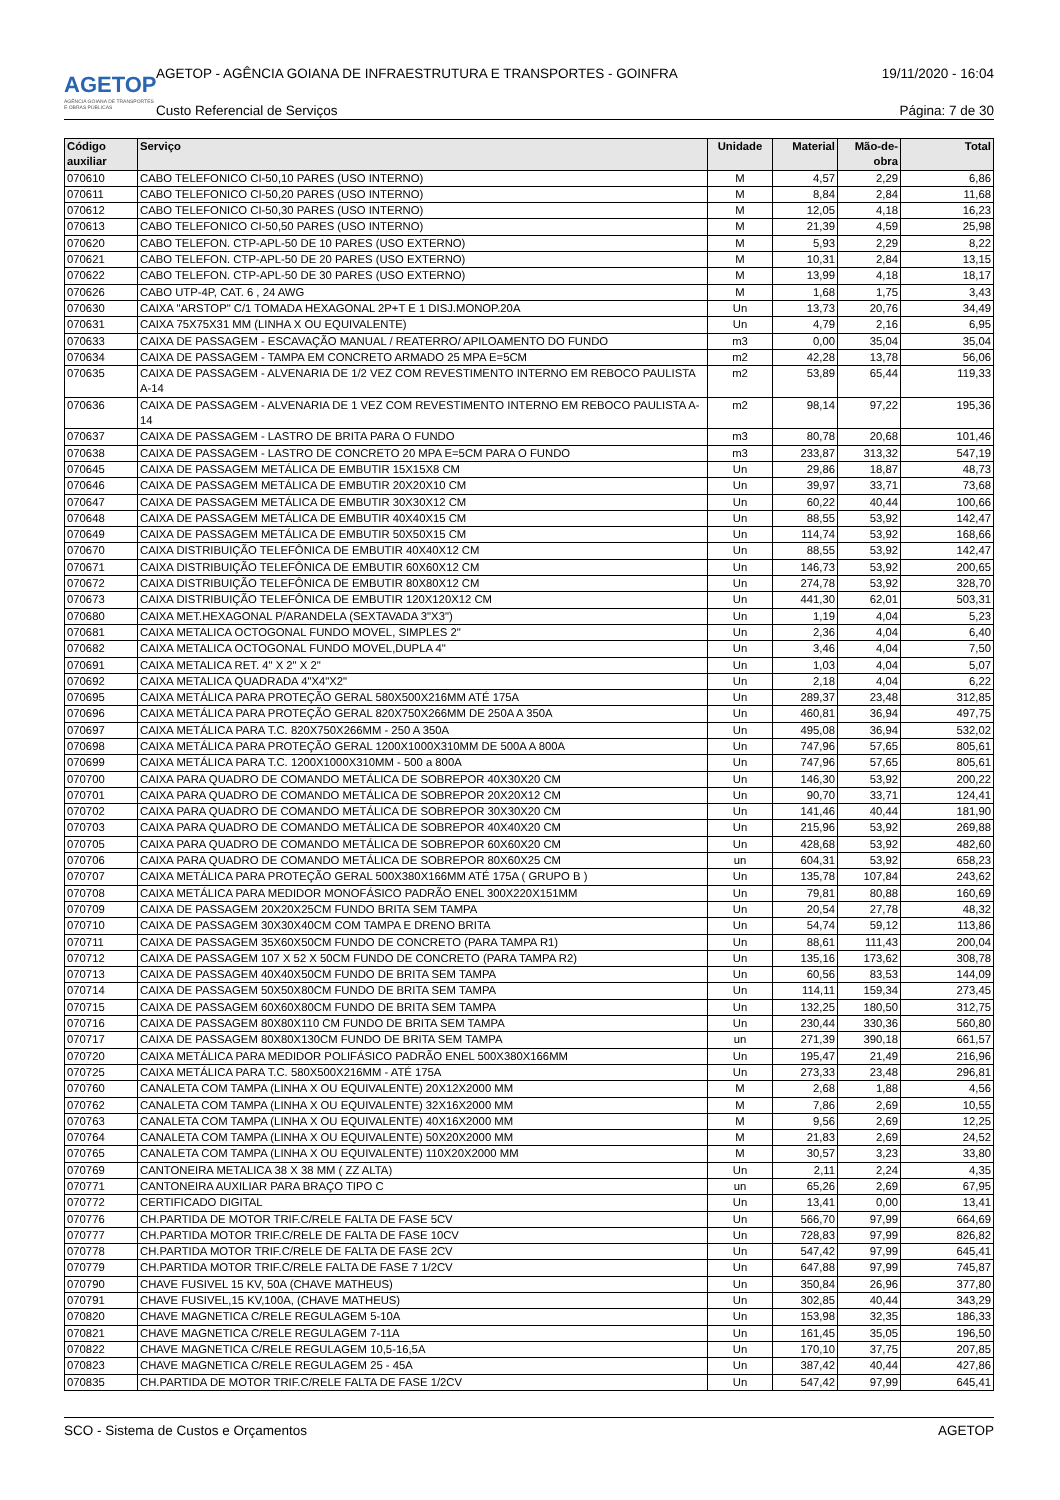AGETOP
AGÊNCIA GOIANA DE TRANSPORTES E OBRAS PÚBLICAS
AGETOP - AGÊNCIA GOIANA DE INFRAESTRUTURA E TRANSPORTES - GOINFRA 19/11/2020 - 16:04
Custo Referencial de Serviços Página: 7 de 30
| Código auxiliar | Serviço | Unidade | Material | Mão-de-obra | Total |
| --- | --- | --- | --- | --- | --- |
| 070610 | CABO TELEFONICO CI-50,10 PARES (USO INTERNO) | M | 4,57 | 2,29 | 6,86 |
| 070611 | CABO TELEFONICO CI-50,20 PARES (USO INTERNO) | M | 8,84 | 2,84 | 11,68 |
| 070612 | CABO TELEFONICO CI-50,30 PARES (USO INTERNO) | M | 12,05 | 4,18 | 16,23 |
| 070613 | CABO TELEFONICO CI-50,50 PARES (USO INTERNO) | M | 21,39 | 4,59 | 25,98 |
| 070620 | CABO TELEFON. CTP-APL-50 DE 10 PARES (USO EXTERNO) | M | 5,93 | 2,29 | 8,22 |
| 070621 | CABO TELEFON. CTP-APL-50 DE 20 PARES (USO EXTERNO) | M | 10,31 | 2,84 | 13,15 |
| 070622 | CABO TELEFON. CTP-APL-50 DE 30 PARES (USO EXTERNO) | M | 13,99 | 4,18 | 18,17 |
| 070626 | CABO UTP-4P, CAT. 6 , 24 AWG | M | 1,68 | 1,75 | 3,43 |
| 070630 | CAIXA "ARSTOP" C/1 TOMADA HEXAGONAL 2P+T E 1 DISJ.MONOP.20A | Un | 13,73 | 20,76 | 34,49 |
| 070631 | CAIXA 75X75X31 MM (LINHA X OU EQUIVALENTE) | Un | 4,79 | 2,16 | 6,95 |
| 070633 | CAIXA DE PASSAGEM - ESCAVAÇÃO MANUAL / REATERRO/ APILOAMENTO DO FUNDO | m3 | 0,00 | 35,04 | 35,04 |
| 070634 | CAIXA DE PASSAGEM - TAMPA EM CONCRETO ARMADO 25 MPA E=5CM | m2 | 42,28 | 13,78 | 56,06 |
| 070635 | CAIXA DE PASSAGEM - ALVENARIA DE 1/2 VEZ COM REVESTIMENTO INTERNO EM REBOCO PAULISTA A-14 | m2 | 53,89 | 65,44 | 119,33 |
| 070636 | CAIXA DE PASSAGEM - ALVENARIA DE 1 VEZ COM REVESTIMENTO INTERNO EM REBOCO PAULISTA A-14 | m2 | 98,14 | 97,22 | 195,36 |
| 070637 | CAIXA DE PASSAGEM - LASTRO DE BRITA PARA O FUNDO | m3 | 80,78 | 20,68 | 101,46 |
| 070638 | CAIXA DE PASSAGEM - LASTRO DE CONCRETO 20 MPA E=5CM PARA O FUNDO | m3 | 233,87 | 313,32 | 547,19 |
| 070645 | CAIXA DE PASSAGEM METÁLICA DE EMBUTIR 15X15X8 CM | Un | 29,86 | 18,87 | 48,73 |
| 070646 | CAIXA DE PASSAGEM METÁLICA DE EMBUTIR 20X20X10 CM | Un | 39,97 | 33,71 | 73,68 |
| 070647 | CAIXA DE PASSAGEM METÁLICA DE EMBUTIR 30X30X12 CM | Un | 60,22 | 40,44 | 100,66 |
| 070648 | CAIXA DE PASSAGEM METÁLICA DE EMBUTIR 40X40X15 CM | Un | 88,55 | 53,92 | 142,47 |
| 070649 | CAIXA DE PASSAGEM METÁLICA DE EMBUTIR 50X50X15 CM | Un | 114,74 | 53,92 | 168,66 |
| 070670 | CAIXA DISTRIBUIÇÃO TELEFÔNICA DE EMBUTIR 40X40X12 CM | Un | 88,55 | 53,92 | 142,47 |
| 070671 | CAIXA DISTRIBUIÇÃO TELEFÔNICA DE EMBUTIR 60X60X12 CM | Un | 146,73 | 53,92 | 200,65 |
| 070672 | CAIXA DISTRIBUIÇÃO TELEFÔNICA DE EMBUTIR 80X80X12 CM | Un | 274,78 | 53,92 | 328,70 |
| 070673 | CAIXA DISTRIBUIÇÃO TELEFÔNICA DE EMBUTIR 120X120X12 CM | Un | 441,30 | 62,01 | 503,31 |
| 070680 | CAIXA MET.HEXAGONAL P/ARANDELA (SEXTAVADA 3"X3") | Un | 1,19 | 4,04 | 5,23 |
| 070681 | CAIXA METALICA OCTOGONAL FUNDO MOVEL, SIMPLES 2" | Un | 2,36 | 4,04 | 6,40 |
| 070682 | CAIXA METALICA OCTOGONAL FUNDO MOVEL,DUPLA 4" | Un | 3,46 | 4,04 | 7,50 |
| 070691 | CAIXA METALICA RET. 4" X 2" X 2" | Un | 1,03 | 4,04 | 5,07 |
| 070692 | CAIXA METALICA QUADRADA 4"X4"X2" | Un | 2,18 | 4,04 | 6,22 |
| 070695 | CAIXA METÁLICA PARA PROTEÇÃO GERAL 580X500X216MM ATÉ 175A | Un | 289,37 | 23,48 | 312,85 |
| 070696 | CAIXA METÁLICA PARA PROTEÇÃO GERAL 820X750X266MM DE 250A A 350A | Un | 460,81 | 36,94 | 497,75 |
| 070697 | CAIXA METÁLICA PARA T.C. 820X750X266MM - 250 A 350A | Un | 495,08 | 36,94 | 532,02 |
| 070698 | CAIXA METÁLICA PARA PROTEÇÃO GERAL 1200X1000X310MM DE 500A A 800A | Un | 747,96 | 57,65 | 805,61 |
| 070699 | CAIXA METÁLICA PARA T.C. 1200X1000X310MM - 500 a 800A | Un | 747,96 | 57,65 | 805,61 |
| 070700 | CAIXA PARA QUADRO DE COMANDO METÁLICA DE SOBREPOR 40X30X20 CM | Un | 146,30 | 53,92 | 200,22 |
| 070701 | CAIXA PARA QUADRO DE COMANDO METÁLICA DE SOBREPOR 20X20X12 CM | Un | 90,70 | 33,71 | 124,41 |
| 070702 | CAIXA PARA QUADRO DE COMANDO METÁLICA DE SOBREPOR 30X30X20 CM | Un | 141,46 | 40,44 | 181,90 |
| 070703 | CAIXA PARA QUADRO DE COMANDO METÁLICA DE SOBREPOR 40X40X20 CM | Un | 215,96 | 53,92 | 269,88 |
| 070705 | CAIXA PARA QUADRO DE COMANDO METÁLICA DE SOBREPOR 60X60X20 CM | Un | 428,68 | 53,92 | 482,60 |
| 070706 | CAIXA PARA QUADRO DE COMANDO METÁLICA DE SOBREPOR 80X60X25 CM | un | 604,31 | 53,92 | 658,23 |
| 070707 | CAIXA METÁLICA PARA PROTEÇÃO GERAL 500X380X166MM ATÉ 175A ( GRUPO B ) | Un | 135,78 | 107,84 | 243,62 |
| 070708 | CAIXA METÁLICA PARA MEDIDOR MONOFÁSICO PADRÃO ENEL 300X220X151MM | Un | 79,81 | 80,88 | 160,69 |
| 070709 | CAIXA DE PASSAGEM 20X20X25CM FUNDO BRITA SEM TAMPA | Un | 20,54 | 27,78 | 48,32 |
| 070710 | CAIXA DE PASSAGEM 30X30X40CM COM TAMPA E DRENO BRITA | Un | 54,74 | 59,12 | 113,86 |
| 070711 | CAIXA DE PASSAGEM 35X60X50CM FUNDO DE CONCRETO (PARA TAMPA R1) | Un | 88,61 | 111,43 | 200,04 |
| 070712 | CAIXA DE PASSAGEM 107 X 52 X 50CM FUNDO DE CONCRETO (PARA TAMPA R2) | Un | 135,16 | 173,62 | 308,78 |
| 070713 | CAIXA DE PASSAGEM 40X40X50CM FUNDO DE BRITA SEM TAMPA | Un | 60,56 | 83,53 | 144,09 |
| 070714 | CAIXA DE PASSAGEM 50X50X80CM FUNDO DE BRITA SEM TAMPA | Un | 114,11 | 159,34 | 273,45 |
| 070715 | CAIXA DE PASSAGEM 60X60X80CM FUNDO DE BRITA SEM TAMPA | Un | 132,25 | 180,50 | 312,75 |
| 070716 | CAIXA DE PASSAGEM 80X80X110 CM FUNDO DE BRITA SEM TAMPA | Un | 230,44 | 330,36 | 560,80 |
| 070717 | CAIXA DE PASSAGEM 80X80X130CM FUNDO DE BRITA SEM TAMPA | un | 271,39 | 390,18 | 661,57 |
| 070720 | CAIXA METÁLICA PARA MEDIDOR POLIFÁSICO PADRÃO ENEL 500X380X166MM | Un | 195,47 | 21,49 | 216,96 |
| 070725 | CAIXA METÁLICA PARA T.C. 580X500X216MM - ATÉ 175A | Un | 273,33 | 23,48 | 296,81 |
| 070760 | CANALETA COM TAMPA (LINHA X OU EQUIVALENTE) 20X12X2000 MM | M | 2,68 | 1,88 | 4,56 |
| 070762 | CANALETA COM TAMPA (LINHA X OU EQUIVALENTE) 32X16X2000 MM | M | 7,86 | 2,69 | 10,55 |
| 070763 | CANALETA COM TAMPA (LINHA X OU EQUIVALENTE) 40X16X2000 MM | M | 9,56 | 2,69 | 12,25 |
| 070764 | CANALETA COM TAMPA (LINHA X OU EQUIVALENTE) 50X20X2000 MM | M | 21,83 | 2,69 | 24,52 |
| 070765 | CANALETA COM TAMPA (LINHA X OU EQUIVALENTE) 110X20X2000 MM | M | 30,57 | 3,23 | 33,80 |
| 070769 | CANTONEIRA METALICA 38 X 38 MM ( ZZ ALTA) | Un | 2,11 | 2,24 | 4,35 |
| 070771 | CANTONEIRA AUXILIAR PARA BRAÇO TIPO C | un | 65,26 | 2,69 | 67,95 |
| 070772 | CERTIFICADO DIGITAL | Un | 13,41 | 0,00 | 13,41 |
| 070776 | CH.PARTIDA DE MOTOR TRIF.C/RELE FALTA DE FASE 5CV | Un | 566,70 | 97,99 | 664,69 |
| 070777 | CH.PARTIDA MOTOR TRIF.C/RELE DE FALTA DE FASE 10CV | Un | 728,83 | 97,99 | 826,82 |
| 070778 | CH.PARTIDA MOTOR TRIF.C/RELE DE FALTA DE FASE 2CV | Un | 547,42 | 97,99 | 645,41 |
| 070779 | CH.PARTIDA MOTOR TRIF.C/RELE FALTA DE FASE 7 1/2CV | Un | 647,88 | 97,99 | 745,87 |
| 070790 | CHAVE FUSIVEL 15 KV, 50A (CHAVE MATHEUS) | Un | 350,84 | 26,96 | 377,80 |
| 070791 | CHAVE FUSIVEL,15 KV,100A, (CHAVE MATHEUS) | Un | 302,85 | 40,44 | 343,29 |
| 070820 | CHAVE MAGNETICA C/RELE REGULAGEM 5-10A | Un | 153,98 | 32,35 | 186,33 |
| 070821 | CHAVE MAGNETICA C/RELE REGULAGEM 7-11A | Un | 161,45 | 35,05 | 196,50 |
| 070822 | CHAVE MAGNETICA C/RELE REGULAGEM 10,5-16,5A | Un | 170,10 | 37,75 | 207,85 |
| 070823 | CHAVE MAGNETICA C/RELE REGULAGEM 25 - 45A | Un | 387,42 | 40,44 | 427,86 |
| 070835 | CH.PARTIDA DE MOTOR TRIF.C/RELE FALTA DE FASE 1/2CV | Un | 547,42 | 97,99 | 645,41 |
SCO - Sistema de Custos e Orçamentos AGETOP